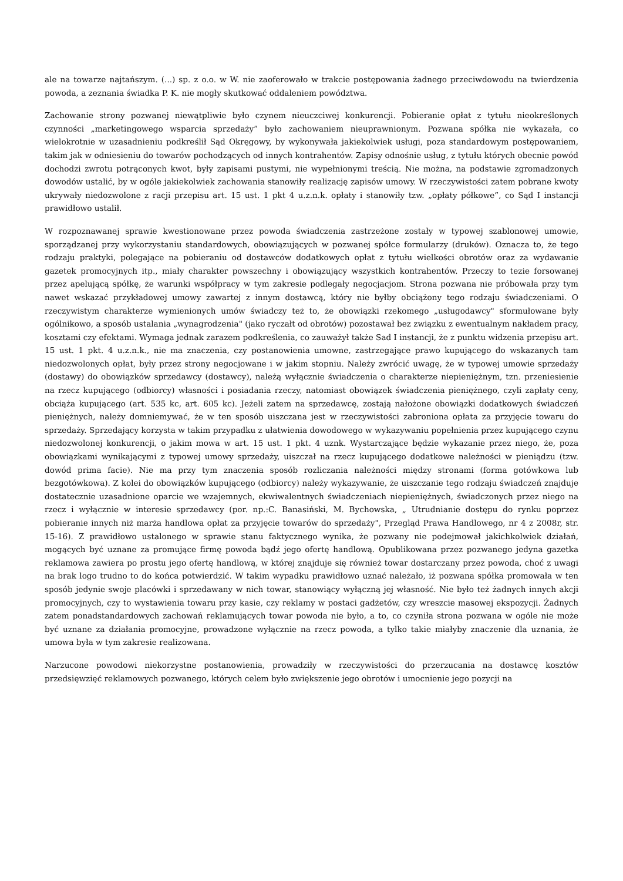ale na towarze najtańszym. (...) sp. z o.o. w W. nie zaoferowało w trakcie postępowania żadnego przeciwdowodu na twierdzenia powoda, a zeznania świadka P. K. nie mogły skutkować oddaleniem powództwa.
Zachowanie strony pozwanej niewątpliwie było czynem nieuczciwej konkurencji. Pobieranie opłat z tytułu nieokreślonych czynności „marketingowego wsparcia sprzedaży” było zachowaniem nieuprawnionym. Pozwana spółka nie wykazała, co wielokrotnie w uzasadnieniu podkreślił Sąd Okręgowy, by wykonywała jakiekolwiek usługi, poza standardowym postępowaniem, takim jak w odniesieniu do towarów pochodzących od innych kontrahentów. Zapisy odnośnie usług, z tytułu których obecnie powód dochodzi zwrotu potrąconych kwot, były zapisami pustymi, nie wypełnionymi treścią. Nie można, na podstawie zgromadzonych dowodów ustalić, by w ogóle jakiekolwiek zachowania stanowiły realizację zapisów umowy. W rzeczywistości zatem pobrane kwoty ukrywały niedozwolone z racji przepisu art. 15 ust. 1 pkt 4 u.z.n.k. opłaty i stanowiły tzw. „opłaty półkowe”, co Sąd I instancji prawidłowo ustalił.
W rozpoznawanej sprawie kwestionowane przez powoda świadczenia zastrzeżone zostały w typowej szablonowej umowie, sporządzanej przy wykorzystaniu standardowych, obowiązujących w pozwanej spółce formularzy (druków). Oznacza to, że tego rodzaju praktyki, polegające na pobieraniu od dostawców dodatkowych opłat z tytułu wielkości obrotów oraz za wydawanie gazetek promocyjnych itp., miały charakter powszechny i obowiązujący wszystkich kontrahentów. Przeczy to tezie forsowanej przez apelującą spółkę, że warunki współpracy w tym zakresie podlegały negocjacjom. Strona pozwana nie próbowała przy tym nawet wskazać przykładowej umowy zawartej z innym dostawcą, który nie byłby obciążony tego rodzaju świadczeniami. O rzeczywistym charakterze wymienionych umów świadczy też to, że obowiązki rzekomego „usługodawcy" sformułowane były ogólnikowo, a sposób ustalania „wynagrodzenia" (jako ryczałt od obrotów) pozostawał bez związku z ewentualnym nakładem pracy, kosztami czy efektami. Wymaga jednak zarazem podkreślenia, co zauważył także Sad I instancji, że z punktu widzenia przepisu art. 15 ust. 1 pkt. 4 u.z.n.k., nie ma znaczenia, czy postanowienia umowne, zastrzegające prawo kupującego do wskazanych tam niedozwolonych opłat, były przez strony negocjowane i w jakim stopniu. Należy zwrócić uwagę, że w typowej umowie sprzedaży (dostawy) do obowiązków sprzedawcy (dostawcy), należą wyłącznie świadczenia o charakterze niepieniężnym, tzn. przeniesienie na rzecz kupującego (odbiorcy) własności i posiadania rzeczy, natomiast obowiązek świadczenia pieniężnego, czyli zapłaty ceny, obciąża kupującego (art. 535 kc, art. 605 kc). Jeżeli zatem na sprzedawcę, zostają nałożone obowiązki dodatkowych świadczeń pieniężnych, należy domniemywać, że w ten sposób uiszczana jest w rzeczywistości zabroniona opłata za przyjęcie towaru do sprzedaży. Sprzedający korzysta w takim przypadku z ułatwienia dowodowego w wykazywaniu popełnienia przez kupującego czynu niedozwolonej konkurencji, o jakim mowa w art. 15 ust. 1 pkt. 4 uznk. Wystarczające będzie wykazanie przez niego, że, poza obowiązkami wynikającymi z typowej umowy sprzedaży, uiszczał na rzecz kupującego dodatkowe należności w pieniądzu (tzw. dowód prima facie). Nie ma przy tym znaczenia sposób rozliczania należności między stronami (forma gotówkowa lub bezgotówkowa). Z kolei do obowiązków kupującego (odbiorcy) należy wykazywanie, że uiszczanie tego rodzaju świadczeń znajduje dostatecznie uzasadnione oparcie we wzajemnych, ekwiwalentnych świadczeniach niepieniężnych, świadczonych przez niego na rzecz i wyłącznie w interesie sprzedawcy (por. np.:C. Banasiński, M. Bychowska, „ Utrudnianie dostępu do rynku poprzez pobieranie innych niż marża handlowa opłat za przyjęcie towarów do sprzedaży", Przegląd Prawa Handlowego, nr 4 z 2008r, str. 15-16). Z prawidłowo ustalonego w sprawie stanu faktycznego wynika, że pozwany nie podejmował jakichkolwiek działań, mogących być uznane za promujące firmę powoda bądź jego ofertę handlową. Opublikowana przez pozwanego jedyna gazetka reklamowa zawiera po prostu jego ofertę handlową, w której znajduje się również towar dostarczany przez powoda, choć z uwagi na brak logo trudno to do końca potwierdzić. W takim wypadku prawidłowo uznać należało, iż pozwana spółka promowała w ten sposób jedynie swoje placówki i sprzedawany w nich towar, stanowiący wyłączną jej własność. Nie było też żadnych innych akcji promocyjnych, czy to wystawienia towaru przy kasie, czy reklamy w postaci gadżetów, czy wreszcie masowej ekspozycji. Żadnych zatem ponadstandardowych zachowań reklamujących towar powoda nie było, a to, co czyniła strona pozwana w ogóle nie może być uznane za działania promocyjne, prowadzone wyłącznie na rzecz powoda, a tylko takie miałyby znaczenie dla uznania, że umowa była w tym zakresie realizowana.
Narzucone powodowi niekorzystne postanowienia, prowadziły w rzeczywistości do przerzucania na dostawcę kosztów przedsięwzięć reklamowych pozwanego, których celem było zwiększenie jego obrotów i umocnienie jego pozycji na